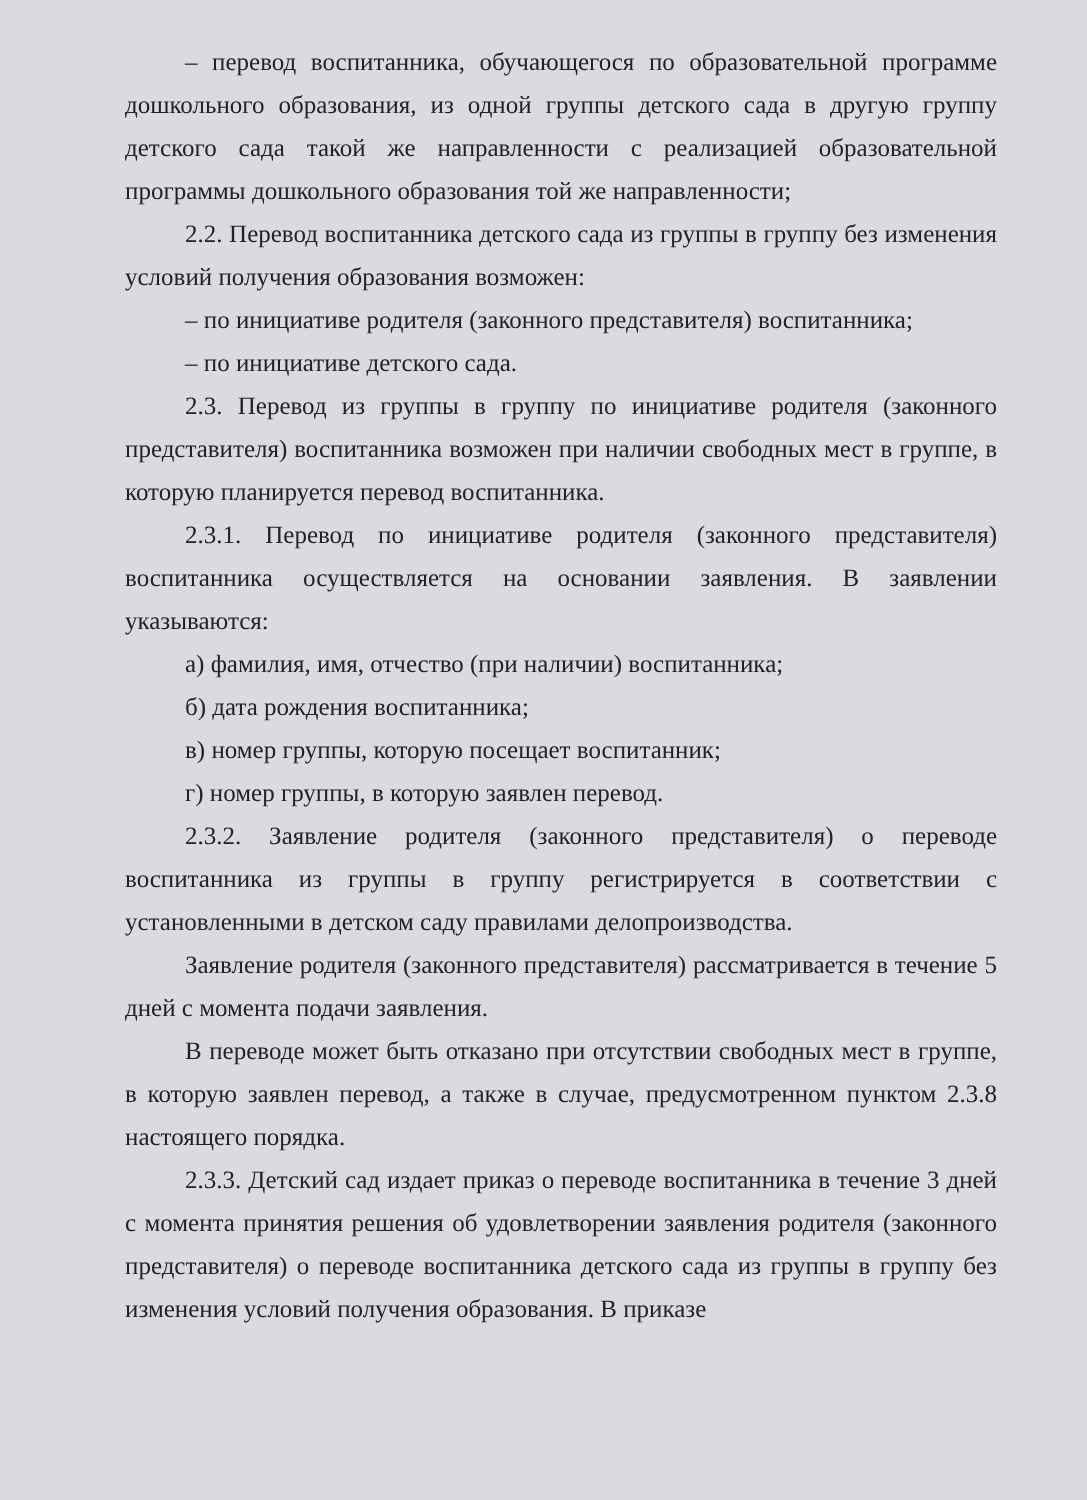– перевод воспитанника, обучающегося по образовательной программе дошкольного образования, из одной группы детского сада в другую группу детского сада такой же направленности с реализацией образовательной программы дошкольного образования той же направленности;
2.2. Перевод воспитанника детского сада из группы в группу без изменения условий получения образования возможен:
– по инициативе родителя (законного представителя) воспитанника;
– по инициативе детского сада.
2.3. Перевод из группы в группу по инициативе родителя (законного представителя) воспитанника возможен при наличии свободных мест в группе, в которую планируется перевод воспитанника.
2.3.1. Перевод по инициативе родителя (законного представителя) воспитанника осуществляется на основании заявления. В заявлении указываются:
а) фамилия, имя, отчество (при наличии) воспитанника;
б) дата рождения воспитанника;
в) номер группы, которую посещает воспитанник;
г) номер группы, в которую заявлен перевод.
2.3.2. Заявление родителя (законного представителя) о переводе воспитанника из группы в группу регистрируется в соответствии с установленными в детском саду правилами делопроизводства.
Заявление родителя (законного представителя) рассматривается в течение 5 дней с момента подачи заявления.
В переводе может быть отказано при отсутствии свободных мест в группе, в которую заявлен перевод, а также в случае, предусмотренном пунктом 2.3.8 настоящего порядка.
2.3.3. Детский сад издает приказ о переводе воспитанника в течение 3 дней с момента принятия решения об удовлетворении заявления родителя (законного представителя) о переводе воспитанника детского сада из группы в группу без изменения условий получения образования. В приказе